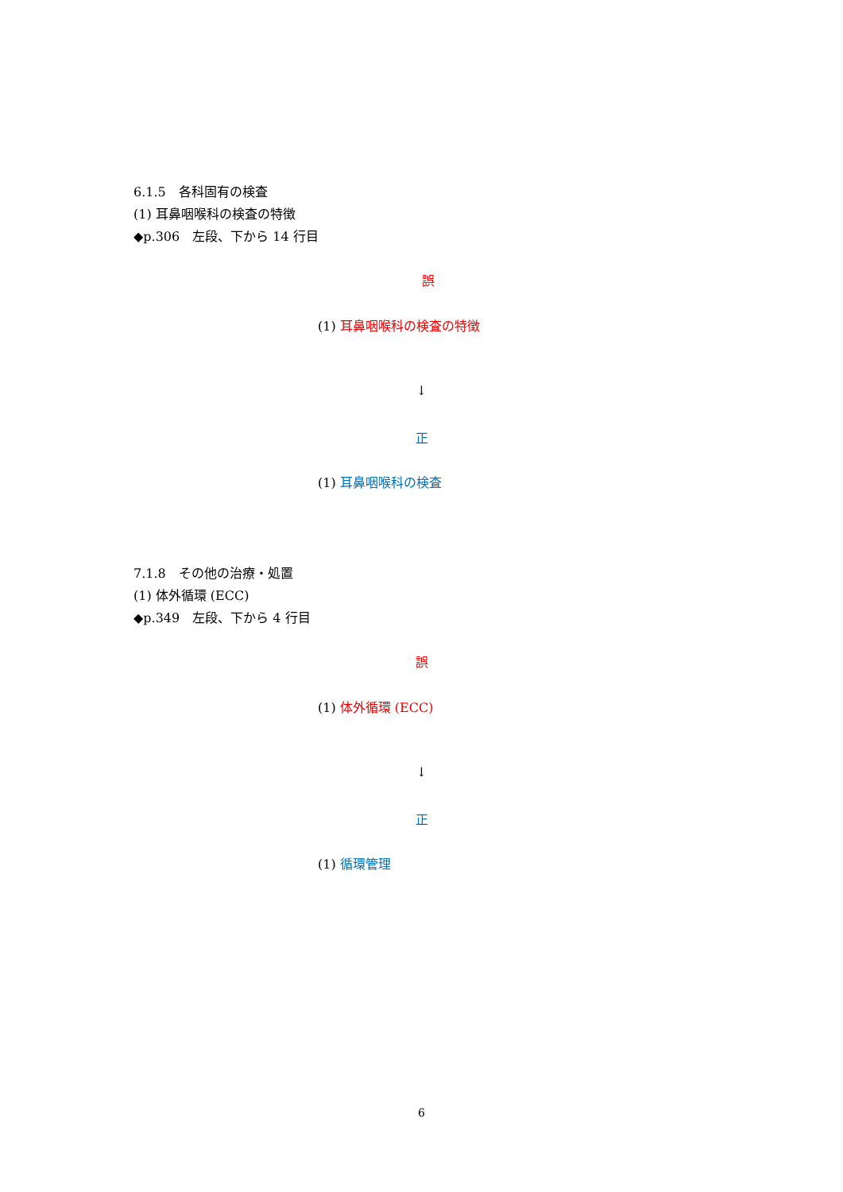6.1.5　各科固有の検査
(1) 耳鼻咽喉科の検査の特徴
◆p.306　左段、下から 14 行目
誤
(1) 耳鼻咽喉科の検査の特徴
↓
正
(1) 耳鼻咽喉科の検査
7.1.8　その他の治療・処置
(1) 体外循環 (ECC)
◆p.349　左段、下から 4 行目
誤
(1) 体外循環 (ECC)
↓
正
(1) 循環管理
6